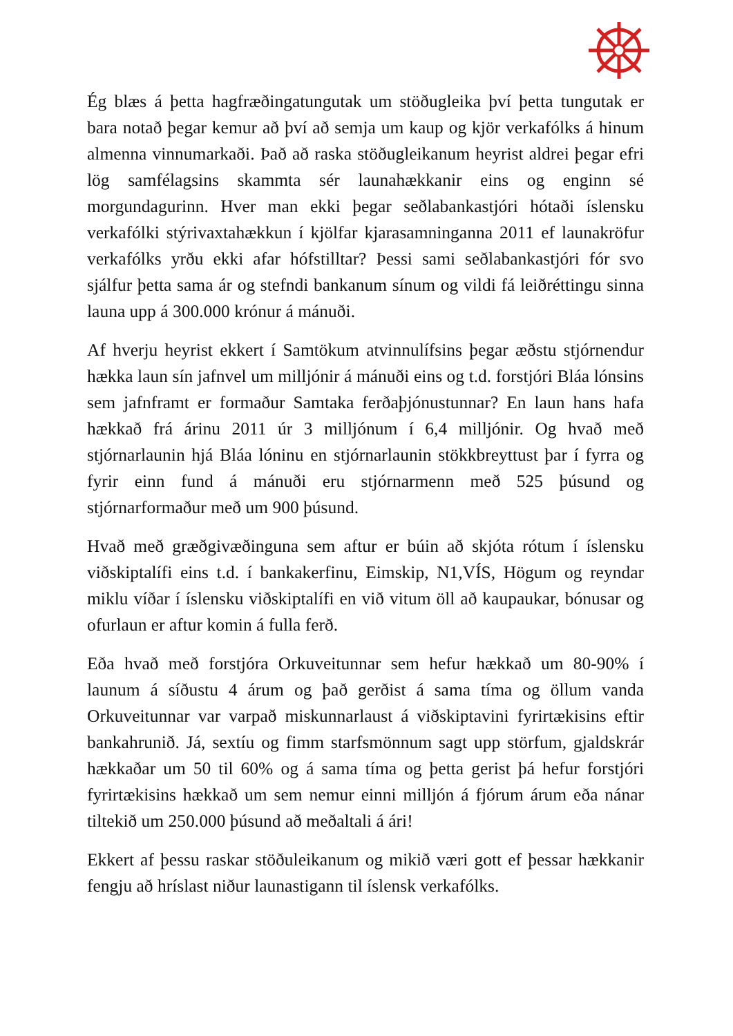Ég blæs á þetta hagfræðingatungutak um stöðugleika því þetta tungutak er bara notað þegar kemur að því að semja um kaup og kjör verkafólks á hinum almenna vinnumarkaði. Það að raska stöðugleikanum heyrist aldrei þegar efri lög samfélagsins skammta sér launahækkanir eins og enginn sé morgundagurinn. Hver man ekki þegar seðlabankastjóri hótaði íslensku verkafólki stýrivaxtahækkun í kjölfar kjarasamninganna 2011 ef launakröfur verkafólks yrðu ekki afar hófstilltar? Þessi sami seðlabankastjóri fór svo sjálfur þetta sama ár og stefndi bankanum sínum og vildi fá leiðréttingu sinna launa upp á 300.000 krónur á mánuði.
Af hverju heyrist ekkert í Samtökum atvinnulífsins þegar æðstu stjórnendur hækka laun sín jafnvel um milljónir á mánuði eins og t.d. forstjóri Bláa lónsins sem jafnframt er formaður Samtaka ferðaþjónustunnar? En laun hans hafa hækkað frá árinu 2011 úr 3 milljónum í 6,4 milljónir. Og hvað með stjórnarlaunin hjá Bláa lóninu en stjórnarlaunin stökkbreyttust þar í fyrra og fyrir einn fund á mánuði eru stjórnarmenn með 525 þúsund og stjórnarformaður með um 900 þúsund.
Hvað með græðgivæðinguna sem aftur er búin að skjóta rótum í íslensku viðskiptalífi eins t.d. í bankakerfinu, Eimskip, N1,VÍS, Högum og reyndar miklu víðar í íslensku viðskiptalífi en við vitum öll að kaupaukar, bónusar og ofurlaun er aftur komin á fulla ferð.
Eða hvað með forstjóra Orkuveitunnar sem hefur hækkað um 80-90% í launum á síðustu 4 árum og það gerðist á sama tíma og öllum vanda Orkuveitunnar var varpað miskunnarlaust á viðskiptavini fyrirtækisins eftir bankahrunið. Já, sextíu og fimm starfsmönnum sagt upp störfum, gjaldskrár hækkaðar um 50 til 60% og á sama tíma og þetta gerist þá hefur forstjóri fyrirtækisins hækkað um sem nemur einni milljón á fjórum árum eða nánar tiltekið um 250.000 þúsund að meðaltali á ári!
Ekkert af þessu raskar stöðuleikanum og mikið væri gott ef þessar hækkanir fengju að hríslast niður launastigann til íslensk verkafólks.